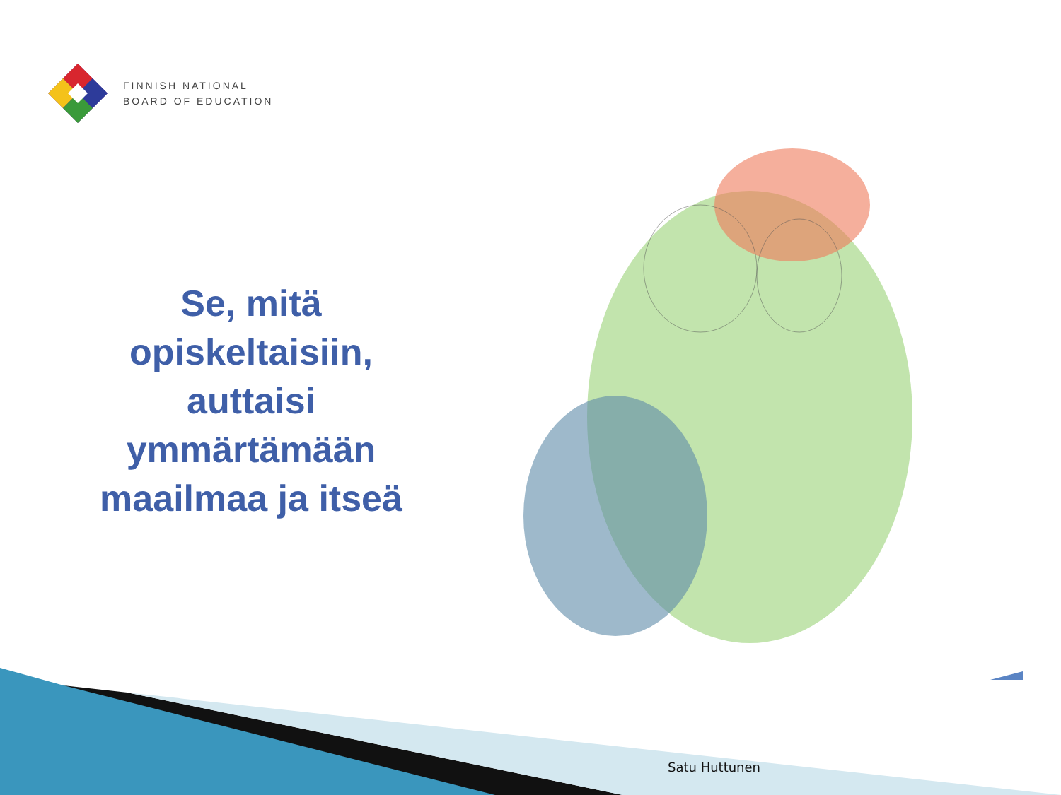FINNISH NATIONAL
BOARD OF EDUCATION
Se, mitä
opiskeltaisiin,
auttaisi
ymmärtämään
maailmaa ja itseä
Satu Huttunen